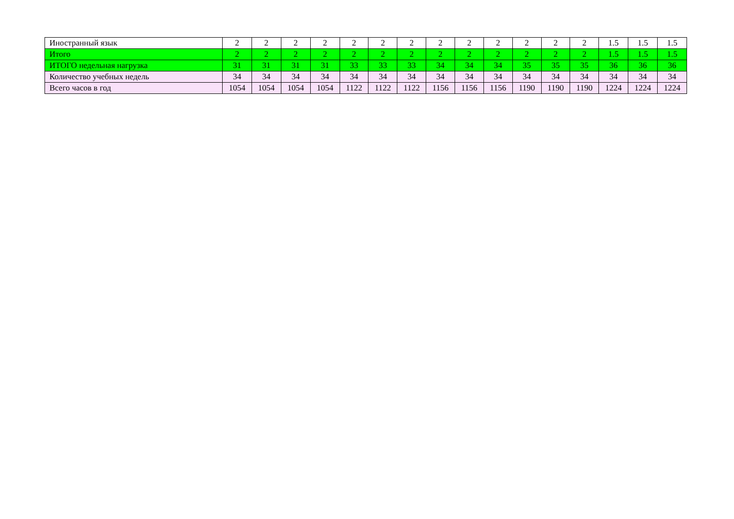| Иностранный язык | 2 | 2 | 2 | 2 | 2 | 2 | 2 | 2 | 2 | 2 | 2 | 2 | 2 | 1.5 | 1.5 | 1.5 |
| Итого | 2 | 2 | 2 | 2 | 2 | 2 | 2 | 2 | 2 | 2 | 2 | 2 | 2 | 1.5 | 1.5 | 1.5 |
| ИТОГО недельная нагрузка | 31 | 31 | 31 | 31 | 33 | 33 | 33 | 34 | 34 | 34 | 35 | 35 | 35 | 36 | 36 | 36 |
| Количество учебных недель | 34 | 34 | 34 | 34 | 34 | 34 | 34 | 34 | 34 | 34 | 34 | 34 | 34 | 34 | 34 | 34 |
| Всего часов в год | 1054 | 1054 | 1054 | 1054 | 1122 | 1122 | 1122 | 1156 | 1156 | 1156 | 1190 | 1190 | 1190 | 1224 | 1224 | 1224 |